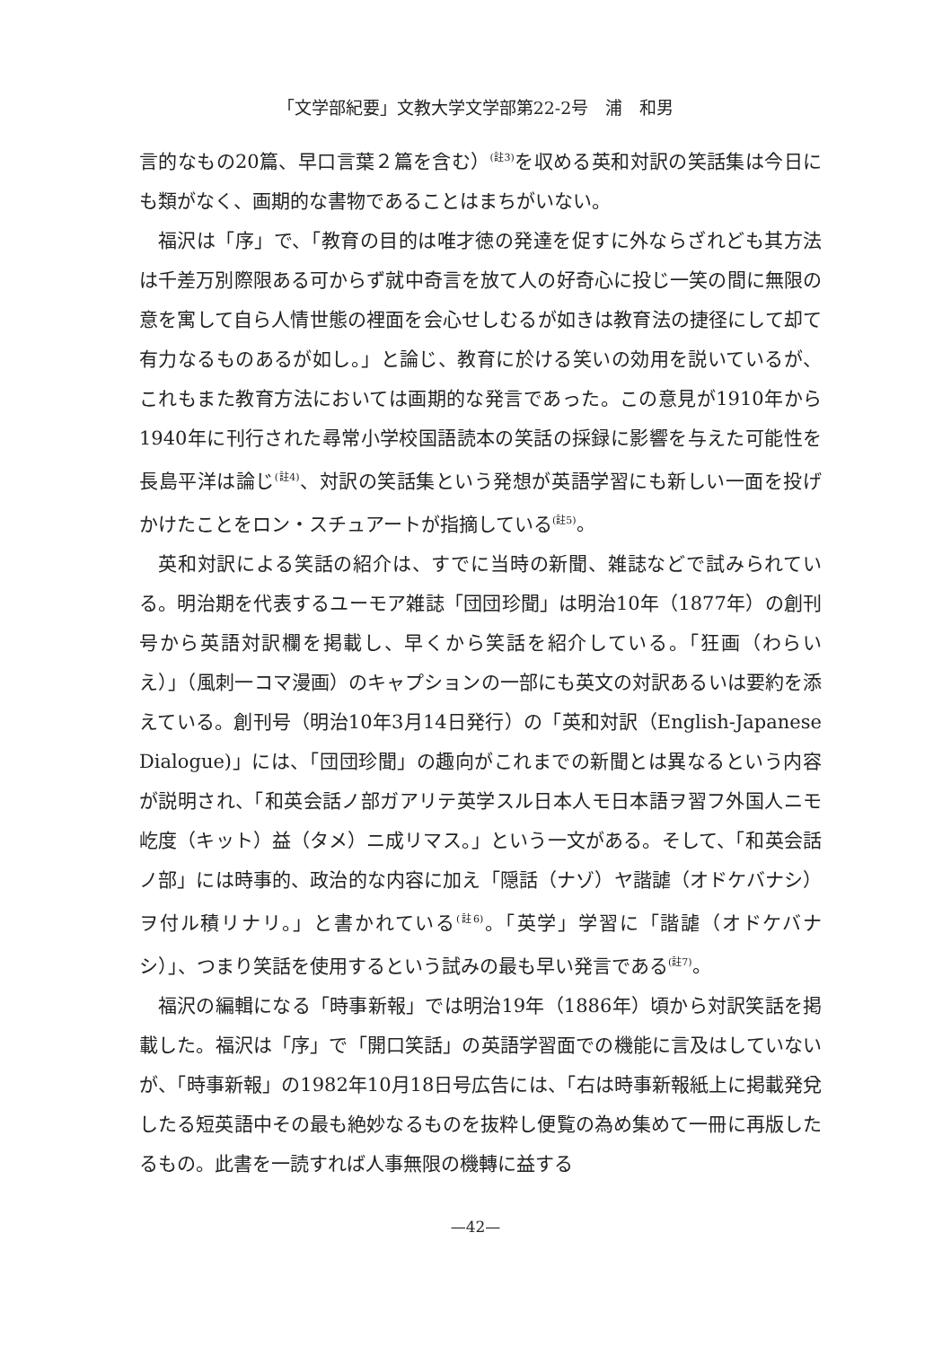「文学部紀要」文教大学文学部第22-2号　浦　和男
言的なもの20篇、早口言葉２篇を含む）<sup>(註3)</sup>を収める英和対訳の笑話集は今日にも類がなく、画期的な書物であることはまちがいない。
福沢は「序」で、「教育の目的は唯才徳の発達を促すに外ならざれども其方法は千差万別際限ある可からず就中奇言を放て人の好奇心に投じ一笑の間に無限の意を寓して自ら人情世態の裡面を会心せしむるが如きは教育法の捷径にして却て有力なるものあるが如し。」と論じ、教育に於ける笑いの効用を説いているが、これもまた教育方法においては画期的な発言であった。この意見が1910年から1940年に刊行された尋常小学校国語読本の笑話の採録に影響を与えた可能性を長島平洋は論じ<sup>(註4)</sup>、対訳の笑話集という発想が英語学習にも新しい一面を投げかけたことをロン・スチュアートが指摘している<sup>(註5)</sup>。
英和対訳による笑話の紹介は、すでに当時の新聞、雑誌などで試みられている。明治期を代表するユーモア雑誌「団団珍聞」は明治10年（1877年）の創刊号から英語対訳欄を掲載し、早くから笑話を紹介している。「狂画（わらいえ）」（風刺一コマ漫画）のキャプションの一部にも英文の対訳あるいは要約を添えている。創刊号（明治10年3月14日発行）の「英和対訳（English-Japanese Dialogue)」には、「団団珍聞」の趣向がこれまでの新聞とは異なるという内容が説明され、「和英会話ノ部ガアリテ英学スル日本人モ日本語ヲ習フ外国人ニモ屹度（キット）益（タメ）ニ成リマス。」という一文がある。そして、「和英会話ノ部」には時事的、政治的な内容に加え「隠話（ナゾ）ヤ諧謔（オドケバナシ）ヲ付ル積リナリ。」と書かれている<sup>(註6)</sup>。「英学」学習に「諧謔（オドケバナシ）」、つまり笑話を使用するという試みの最も早い発言である<sup>(註7)</sup>。
福沢の編輯になる「時事新報」では明治19年（1886年）頃から対訳笑話を掲載した。福沢は「序」で「開口笑話」の英語学習面での機能に言及はしていないが、「時事新報」の1982年10月18日号広告には、「右は時事新報紙上に掲載発兌したる短英語中その最も絶妙なるものを抜粋し便覧の為め集めて一冊に再版したるもの。此書を一読すれば人事無限の機轉に益する
—42—